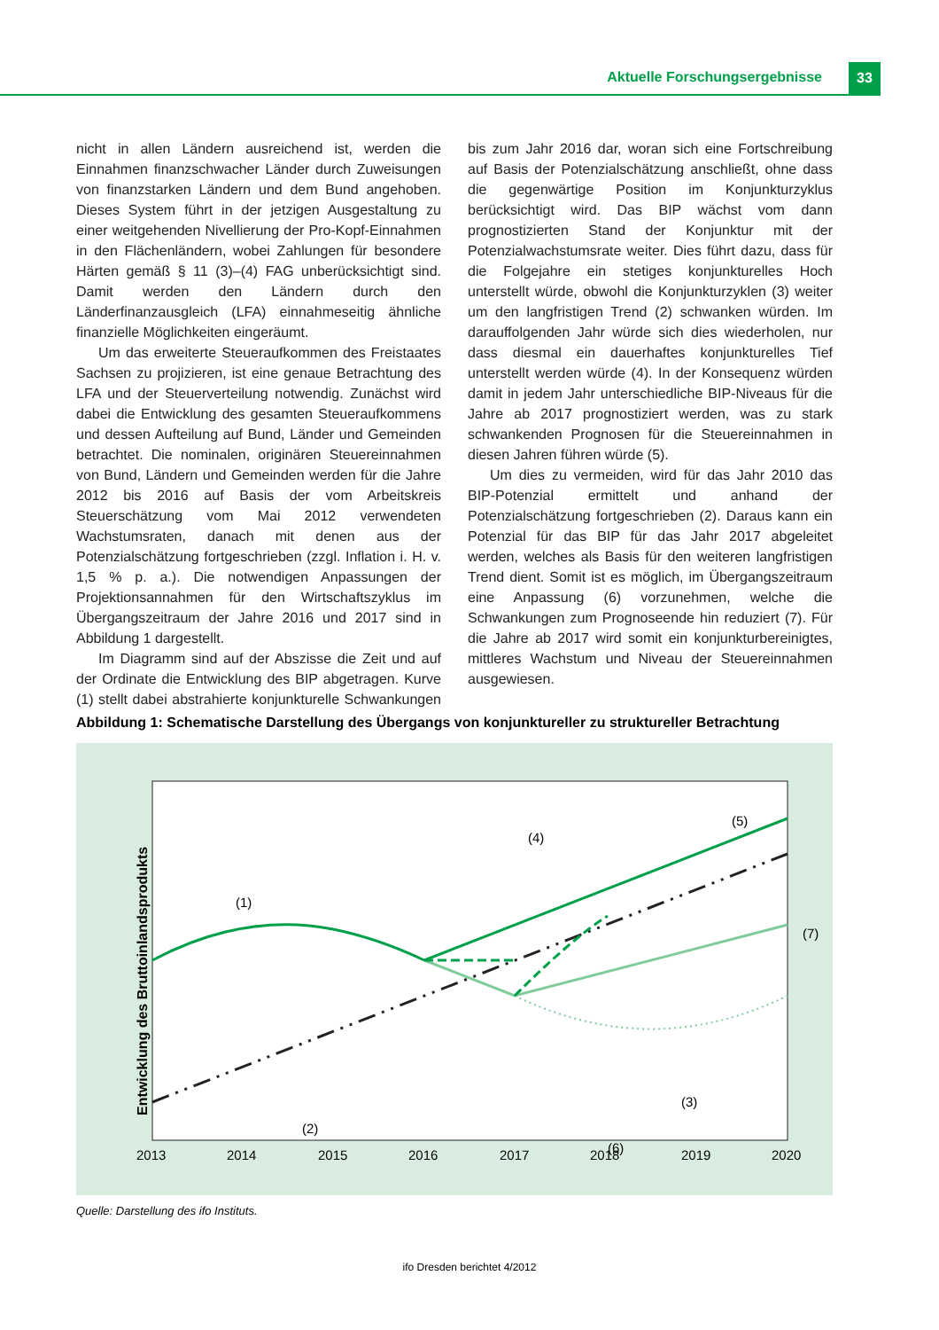Aktuelle Forschungsergebnisse 33
nicht in allen Ländern ausreichend ist, werden die Einnahmen finanzschwacher Länder durch Zuweisungen von finanzstarken Ländern und dem Bund angehoben. Dieses System führt in der jetzigen Ausgestaltung zu einer weitgehenden Nivellierung der Pro-Kopf-Einnahmen in den Flächenländern, wobei Zahlungen für besondere Härten gemäß § 11 (3)–(4) FAG unberücksichtigt sind. Damit werden den Ländern durch den Länderfinanzausgleich (LFA) einnahmeseitig ähnliche finanzielle Möglichkeiten eingeräumt.
Um das erweiterte Steueraufkommen des Freistaates Sachsen zu projizieren, ist eine genaue Betrachtung des LFA und der Steuerverteilung notwendig. Zunächst wird dabei die Entwicklung des gesamten Steueraufkommens und dessen Aufteilung auf Bund, Länder und Gemeinden betrachtet. Die nominalen, originären Steuereinnahmen von Bund, Ländern und Gemeinden werden für die Jahre 2012 bis 2016 auf Basis der vom Arbeitskreis Steuerschätzung vom Mai 2012 verwendeten Wachstumsraten, danach mit denen aus der Potenzialschätzung fortgeschrieben (zzgl. Inflation i. H. v. 1,5 % p. a.). Die notwendigen Anpassungen der Projektionsannahmen für den Wirtschaftszyklus im Übergangszeitraum der Jahre 2016 und 2017 sind in Abbildung 1 dargestellt.
Im Diagramm sind auf der Abszisse die Zeit und auf der Ordinate die Entwicklung des BIP abgetragen. Kurve (1) stellt dabei abstrahierte konjunkturelle Schwankungen bis zum Jahr 2016 dar, woran sich eine Fortschreibung auf Basis der Potenzialschätzung anschließt, ohne dass die gegenwärtige Position im Konjunkturzyklus berücksichtigt wird. Das BIP wächst vom dann prognostizierten Stand der Konjunktur mit der Potenzialwachstumsrate weiter. Dies führt dazu, dass für die Folgejahre ein stetiges konjunkturelles Hoch unterstellt würde, obwohl die Konjunkturzyklen (3) weiter um den langfristigen Trend (2) schwanken würden. Im darauffolgenden Jahr würde sich dies wiederholen, nur dass diesmal ein dauerhaftes konjunkturelles Tief unterstellt werden würde (4). In der Konsequenz würden damit in jedem Jahr unterschiedliche BIP-Niveaus für die Jahre ab 2017 prognostiziert werden, was zu stark schwankenden Prognosen für die Steuereinnahmen in diesen Jahren führen würde (5).
Um dies zu vermeiden, wird für das Jahr 2010 das BIP-Potenzial ermittelt und anhand der Potenzialschätzung fortgeschrieben (2). Daraus kann ein Potenzial für das BIP für das Jahr 2017 abgeleitet werden, welches als Basis für den weiteren langfristigen Trend dient. Somit ist es möglich, im Übergangszeitraum eine Anpassung (6) vorzunehmen, welche die Schwankungen zum Prognoseende hin reduziert (7). Für die Jahre ab 2017 wird somit ein konjunkturbereinigtes, mittleres Wachstum und Niveau der Steuereinnahmen ausgewiesen.
Abbildung 1: Schematische Darstellung des Übergangs von konjunktureller zu struktureller Betrachtung
Entwicklung des Bruttoinlandsprodukts
(1)
(2)
(3)
(4)
(5)
(6)
(7)
2013
2014
2015
2016
2017
2018
2019
2020
Quelle: Darstellung des ifo Instituts.
ifo Dresden berichtet 4/2012